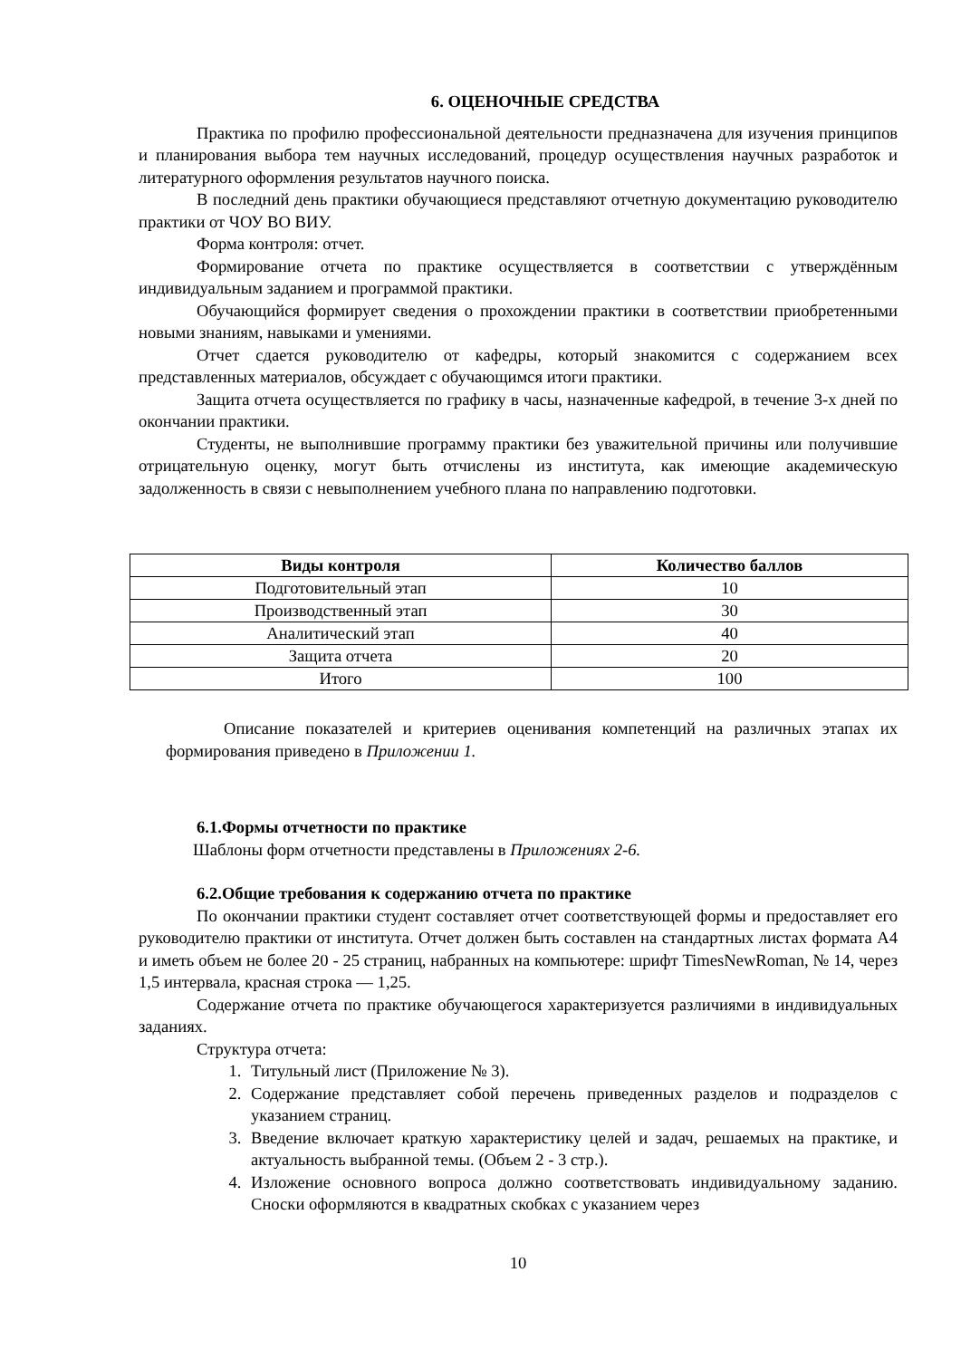6. ОЦЕНОЧНЫЕ СРЕДСТВА
Практика по профилю профессиональной деятельности предназначена для изучения принципов и планирования выбора тем научных исследований, процедур осуществления научных разработок и литературного оформления результатов научного поиска.
В последний день практики обучающиеся представляют отчетную документацию руководителю практики от ЧОУ ВО ВИУ.
Форма контроля: отчет.
Формирование отчета по практике осуществляется в соответствии с утверждённым индивидуальным заданием и программой практики.
Обучающийся формирует сведения о прохождении практики в соответствии приобретенными новыми знаниям, навыками и умениями.
Отчет сдается руководителю от кафедры, который знакомится с содержанием всех представленных материалов, обсуждает с обучающимся итоги практики.
Защита отчета осуществляется по графику в часы, назначенные кафедрой, в течение 3-х дней по окончании практики.
Студенты, не выполнившие программу практики без уважительной причины или получившие отрицательную оценку, могут быть отчислены из института, как имеющие академическую задолженность в связи с невыполнением учебного плана по направлению подготовки.
| Виды контроля | Количество баллов |
| --- | --- |
| Подготовительный этап | 10 |
| Производственный этап | 30 |
| Аналитический этап | 40 |
| Защита отчета | 20 |
| Итого | 100 |
Описание показателей и критериев оценивания компетенций на различных этапах их формирования приведено в Приложении 1.
6.1.Формы отчетности по практике
Шаблоны форм отчетности представлены в Приложениях 2-6.
6.2.Общие требования к содержанию отчета по практике
По окончании практики студент составляет отчет соответствующей формы и предоставляет его руководителю практики от института. Отчет должен быть составлен на стандартных листах формата А4 и иметь объем не более 20 - 25 страниц, набранных на компьютере: шрифт TimesNewRoman, № 14, через 1,5 интервала, красная строка — 1,25.
Содержание отчета по практике обучающегося характеризуется различиями в индивидуальных заданиях.
Структура отчета:
1. Титульный лист (Приложение № 3).
2. Содержание представляет собой перечень приведенных разделов и подразделов с указанием страниц.
3. Введение включает краткую характеристику целей и задач, решаемых на практике, и актуальность выбранной темы. (Объем 2 - 3 стр.).
4. Изложение основного вопроса должно соответствовать индивидуальному заданию. Сноски оформляются в квадратных скобках с указанием через
10